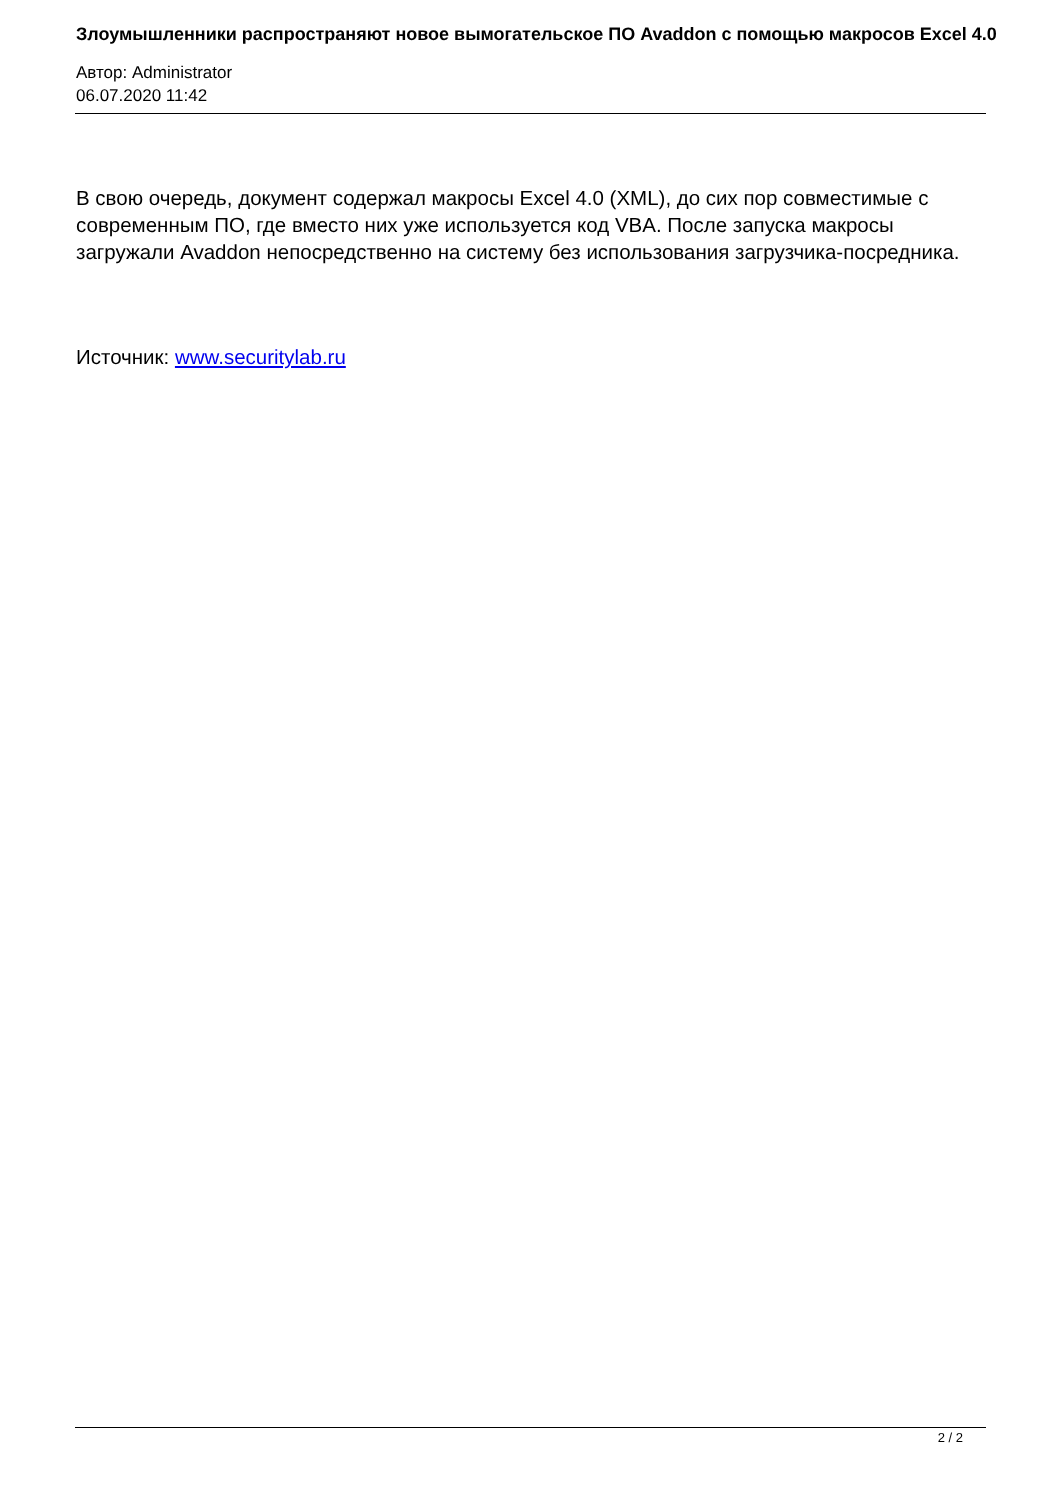Злоумышленники распространяют новое вымогательское ПО Avaddon с помощью макросов Excel 4.0
Автор: Administrator
06.07.2020 11:42
В свою очередь, документ содержал макросы Excel 4.0 (XML), до сих пор совместимые с современным ПО, где вместо них уже используется код VBA. После запуска макросы загружали Avaddon непосредственно на систему без использования загрузчика-посредника.
Источник: www.securitylab.ru
2 / 2